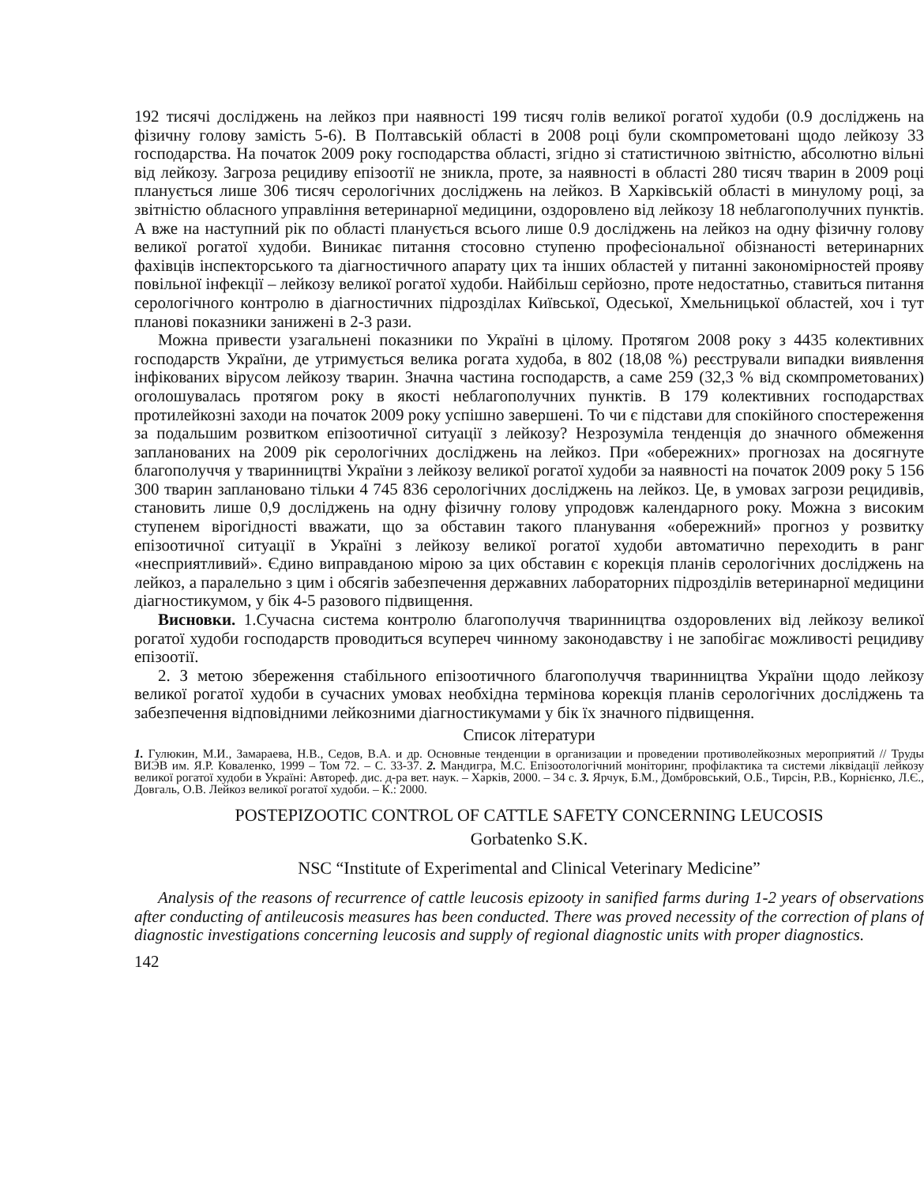192 тисячі досліджень на лейкоз при наявності 199 тисяч голів великої рогатої худоби (0.9 досліджень на фізичну голову замість 5-6). В Полтавській області в 2008 році були скомпрометовані щодо лейкозу 33 господарства. На початок 2009 року господарства області, згідно зі статистичною звітністю, абсолютно вільні від лейкозу. Загроза рецидиву епізоотії не зникла, проте, за наявності в області 280 тисяч тварин в 2009 році планується лише 306 тисяч серологічних досліджень на лейкоз. В Харківській області в минулому році, за звітністю обласного управління ветеринарної медицини, оздоровлено від лейкозу 18 неблагополучних пунктів. А вже на наступний рік по області планується всього лише 0.9 досліджень на лейкоз на одну фізичну голову великої рогатої худоби. Виникає питання стосовно ступеню професіональної обізнаності ветеринарних фахівців інспекторського та діагностичного апарату цих та інших областей у питанні закономірностей прояву повільної інфекції – лейкозу великої рогатої худоби. Найбільш серйозно, проте недостатньо, ставиться питання серологічного контролю в діагностичних підрозділах Київської, Одеської, Хмельницької областей, хоч і тут планові показники занижені в 2-3 рази.
Можна привести узагальнені показники по Україні в цілому. Протягом 2008 року з 4435 колективних господарств України, де утримується велика рогата худоба, в 802 (18,08 %) реєстрували випадки виявлення інфікованих вірусом лейкозу тварин. Значна частина господарств, а саме 259 (32,3 % від скомпрометованих) оголошувалась протягом року в якості неблагополучних пунктів. В 179 колективних господарствах протилейкозні заходи на початок 2009 року успішно завершені. То чи є підстави для спокійного спостереження за подальшим розвитком епізоотичної ситуації з лейкозу? Незрозуміла тенденція до значного обмеження запланованих на 2009 рік серологічних досліджень на лейкоз. При «обережних» прогнозах на досягнуте благополуччя у тваринництві України з лейкозу великої рогатої худоби за наявності на початок 2009 року 5 156 300 тварин заплановано тільки 4 745 836 серологічних досліджень на лейкоз. Це, в умовах загрози рецидивів, становить лише 0,9 досліджень на одну фізичну голову упродовж календарного року. Можна з високим ступенем вірогідності вважати, що за обставин такого планування «обережний» прогноз у розвитку епізоотичної ситуації в Україні з лейкозу великої рогатої худоби автоматично переходить в ранг «несприятливий». Єдино виправданою мірою за цих обставин є корекція планів серологічних досліджень на лейкоз, а паралельно з цим і обсягів забезпечення державних лабораторних підрозділів ветеринарної медицини діагностикумом, у бік 4-5 разового підвищення.
Висновки. 1.Сучасна система контролю благополуччя тваринництва оздоровлених від лейкозу великої рогатої худоби господарств проводиться всупереч чинному законодавству і не запобігає можливості рецидиву епізоотії.
2. З метою збереження стабільного епізоотичного благополуччя тваринництва України щодо лейкозу великої рогатої худоби в сучасних умовах необхідна термінова корекція планів серологічних досліджень та забезпечення відповідними лейкозними діагностикумами у бік їх значного підвищення.
Список літератури
1. Гулюкин, М.И., Замараева, Н.В., Седов, В.А. и др. Основные тенденции в организации и проведении противолейкозных мероприятий // Труды ВИЭВ им. Я.Р. Коваленко, 1999 – Том 72. – С. 33-37. 2. Мандигра, М.С. Епізоотологічний моніторинг, профілактика та системи ліквідації лейкозу великої рогатої худоби в Україні: Автореф. дис. д-ра вет. наук. – Харків, 2000. – 34 с. 3. Ярчук, Б.М., Домбровський, О.Б., Тирсін, Р.В., Корнієнко, Л.Є., Довгаль, О.В. Лейкоз великої рогатої худоби. – К.: 2000.
POSTEPIZOOTIC CONTROL OF CATTLE SAFETY CONCERNING LEUCOSIS
Gorbatenko S.K.
NSC “Institute of Experimental and Clinical Veterinary Medicine”
Analysis of the reasons of recurrence of cattle leucosis epizooty in sanified farms during 1-2 years of observations after conducting of antileucosis measures has been conducted. There was proved necessity of the correction of plans of diagnostic investigations concerning leucosis and supply of regional diagnostic units with proper diagnostics.
142